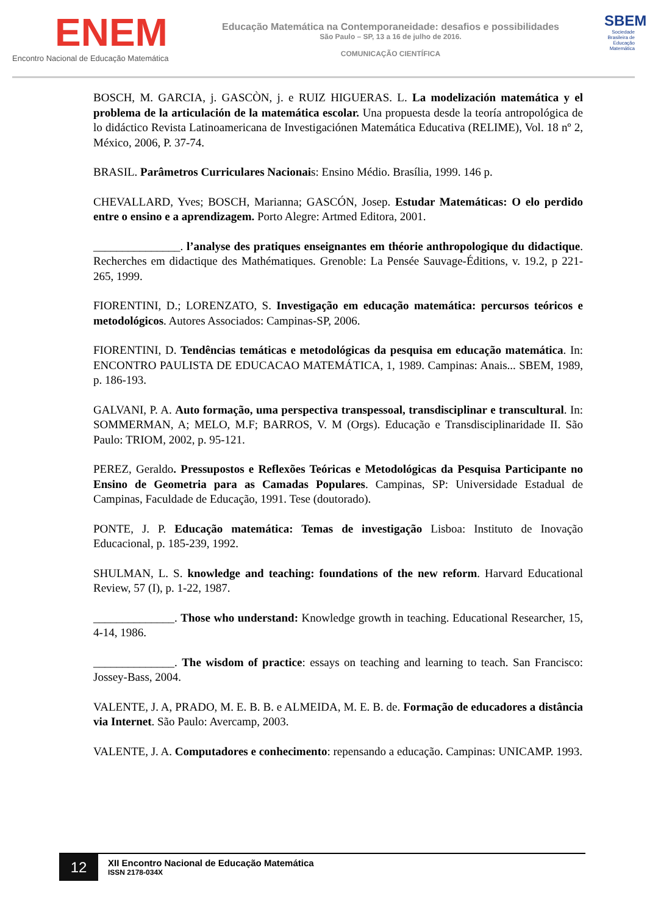ENEM
Encontro Nacional de Educação Matemática
Educação Matemática na Contemporaneidade: desafios e possibilidades
São Paulo – SP, 13 a 16 de julho de 2016.
COMUNICAÇÃO CIENTÍFICA
SBEM
Sociedade Brasileira de Educação Matemática
BOSCH, M. GARCIA, j. GASCÒN, j. e RUIZ HIGUERAS. L. La modelización matemática y el problema de la articulación de la matemática escolar. Una propuesta desde la teoría antropológica de lo didáctico Revista Latinoamericana de Investigaciónen Matemática Educativa (RELIME), Vol. 18 nº 2, México, 2006, P. 37-74.
BRASIL. Parâmetros Curriculares Nacionais: Ensino Médio. Brasília, 1999. 146 p.
CHEVALLARD, Yves; BOSCH, Marianna; GASCÓN, Josep. Estudar Matemáticas: O elo perdido entre o ensino e a aprendizagem. Porto Alegre: Artmed Editora, 2001.
_______________. l’analyse des pratiques enseignantes em théorie anthropologique du didactique. Recherches em didactique des Mathématiques. Grenoble: La Pensée Sauvage-Éditions, v. 19.2, p 221-265, 1999.
FIORENTINI, D.; LORENZATO, S. Investigação em educação matemática: percursos teóricos e metodológicos. Autores Associados: Campinas-SP, 2006.
FIORENTINI, D. Tendências temáticas e metodológicas da pesquisa em educação matemática. In: ENCONTRO PAULISTA DE EDUCACAO MATEMÁTICA, 1, 1989. Campinas: Anais... SBEM, 1989, p. 186-193.
GALVANI, P. A. Auto formação, uma perspectiva transpessoal, transdisciplinar e transcultural. In: SOMMERMAN, A; MELO, M.F; BARROS, V. M (Orgs). Educação e Transdisciplinaridade II. São Paulo: TRIOM, 2002, p. 95-121.
PEREZ, Geraldo. Pressupostos e Reflexões Teóricas e Metodológicas da Pesquisa Participante no Ensino de Geometria para as Camadas Populares. Campinas, SP: Universidade Estadual de Campinas, Faculdade de Educação, 1991. Tese (doutorado).
PONTE, J. P. Educação matemática: Temas de investigação Lisboa: Instituto de Inovação Educacional, p. 185-239, 1992.
SHULMAN, L. S. knowledge and teaching: foundations of the new reform. Harvard Educational Review, 57 (I), p. 1-22, 1987.
______________. Those who understand: Knowledge growth in teaching. Educational Researcher, 15, 4-14, 1986.
______________. The wisdom of practice: essays on teaching and learning to teach. San Francisco: Jossey-Bass, 2004.
VALENTE, J. A, PRADO, M. E. B. B. e ALMEIDA, M. E. B. de. Formação de educadores a distância via Internet. São Paulo: Avercamp, 2003.
VALENTE, J. A. Computadores e conhecimento: repensando a educação. Campinas: UNICAMP. 1993.
12
XII Encontro Nacional de Educação Matemática
ISSN 2178-034X